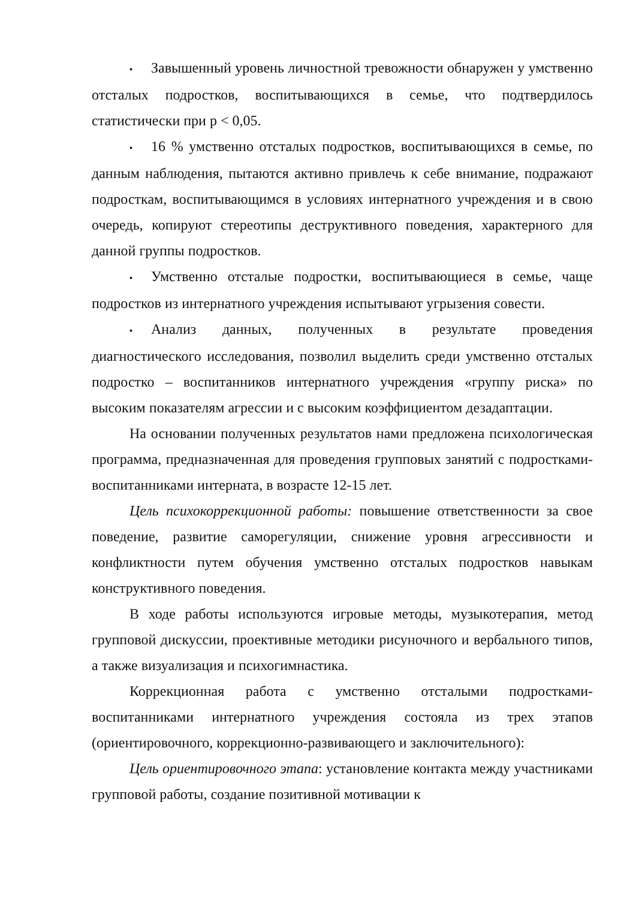▪ Завышенный уровень личностной тревожности обнаружен у умственно отсталых подростков, воспитывающихся в семье, что подтвердилось статистически при р < 0,05.
▪ 16 % умственно отсталых подростков, воспитывающихся в семье, по данным наблюдения, пытаются активно привлечь к себе внимание, подражают подросткам, воспитывающимся в условиях интернатного учреждения и в свою очередь, копируют стереотипы деструктивного поведения, характерного для данной группы подростков.
▪ Умственно отсталые подростки, воспитывающиеся в семье, чаще подростков из интернатного учреждения испытывают угрызения совести.
▪ Анализ данных, полученных в результате проведения диагностического исследования, позволил выделить среди умственно отсталых подростко – воспитанников интернатного учреждения «группу риска» по высоким показателям агрессии и с высоким коэффициентом дезадаптации.
На основании полученных результатов нами предложена психологическая программа, предназначенная для проведения групповых занятий с подростками-воспитанниками интерната, в возрасте 12-15 лет.
Цель психокоррекционной работы: повышение ответственности за свое поведение, развитие саморегуляции, снижение уровня агрессивности и конфликтности путем обучения умственно отсталых подростков навыкам конструктивного поведения.
В ходе работы используются игровые методы, музыкотерапия, метод групповой дискуссии, проективные методики рисуночного и вербального типов, а также визуализация и психогимнастика.
Коррекционная работа с умственно отсталыми подростками-воспитанниками интернатного учреждения состояла из трех этапов (ориентировочного, коррекционно-развивающего и заключительного):
Цель ориентировочного этапа: установление контакта между участниками групповой работы, создание позитивной мотивации к